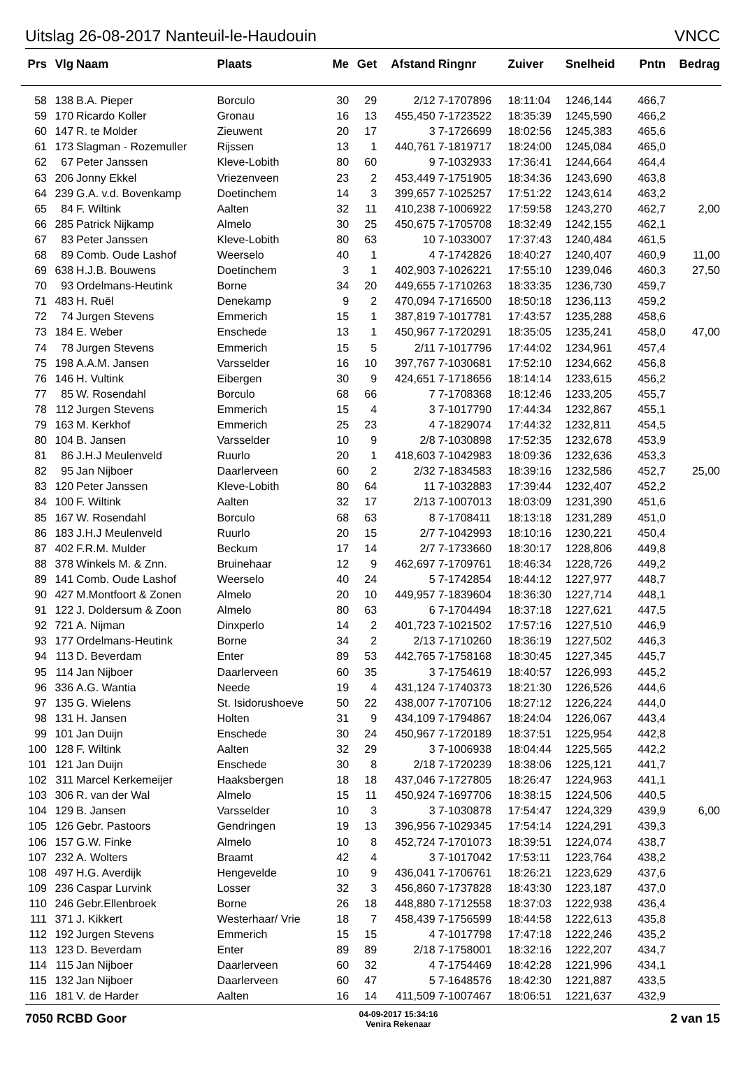Uitslag 26-08-2017 Nanteuil-le-Haudouin VNCC
| Prs | Vlg | Naam | Plaats | Me | Get | Afstand | Ringnr | Zuiver | Snelheid | Pntn | Bedrag |
| --- | --- | --- | --- | --- | --- | --- | --- | --- | --- | --- | --- |
| 58 | 138 | B.A. Pieper | Borculo | 30 | 29 | 2/12 | 7-1707896 | 18:11:04 | 1246,144 | 466,7 | |
| 59 | 170 | Ricardo Koller | Gronau | 16 | 13 | 455,450 | 7-1723522 | 18:35:39 | 1245,590 | 466,2 | |
| 60 | 147 | R. te Molder | Zieuwent | 20 | 17 | 3 | 7-1726699 | 18:02:56 | 1245,383 | 465,6 | |
| 61 | 173 | Slagman - Rozemuller | Rijssen | 13 | 1 | 440,761 | 7-1819717 | 18:24:00 | 1245,084 | 465,0 | |
| 62 | 67 | Peter Janssen | Kleve-Lobith | 80 | 60 | 9 | 7-1032933 | 17:36:41 | 1244,664 | 464,4 | |
| 63 | 206 | Jonny Ekkel | Vriezenveen | 23 | 2 | 453,449 | 7-1751905 | 18:34:36 | 1243,690 | 463,8 | |
| 64 | 239 | G.A. v.d. Bovenkamp | Doetinchem | 14 | 3 | 399,657 | 7-1025257 | 17:51:22 | 1243,614 | 463,2 | |
| 65 | 84 | F. Wiltink | Aalten | 32 | 11 | 410,238 | 7-1006922 | 17:59:58 | 1243,270 | 462,7 | 2,00 |
| 66 | 285 | Patrick Nijkamp | Almelo | 30 | 25 | 450,675 | 7-1705708 | 18:32:49 | 1242,155 | 462,1 | |
| 67 | 83 | Peter Janssen | Kleve-Lobith | 80 | 63 | 10 | 7-1033007 | 17:37:43 | 1240,484 | 461,5 | |
| 68 | 89 | Comb. Oude Lashof | Weerselo | 40 | 1 | 4 | 7-1742826 | 18:40:27 | 1240,407 | 460,9 | 11,00 |
| 69 | 638 | H.J.B. Bouwens | Doetinchem | 3 | 1 | 402,903 | 7-1026221 | 17:55:10 | 1239,046 | 460,3 | 27,50 |
| 70 | 93 | Ordelmans-Heutink | Borne | 34 | 20 | 449,655 | 7-1710263 | 18:33:35 | 1236,730 | 459,7 | |
| 71 | 483 | H. Ruël | Denekamp | 9 | 2 | 470,094 | 7-1716500 | 18:50:18 | 1236,113 | 459,2 | |
| 72 | 74 | Jurgen Stevens | Emmerich | 15 | 1 | 387,819 | 7-1017781 | 17:43:57 | 1235,288 | 458,6 | |
| 73 | 184 | E. Weber | Enschede | 13 | 1 | 450,967 | 7-1720291 | 18:35:05 | 1235,241 | 458,0 | 47,00 |
| 74 | 78 | Jurgen Stevens | Emmerich | 15 | 5 | 2/11 | 7-1017796 | 17:44:02 | 1234,961 | 457,4 | |
| 75 | 198 | A.A.M. Jansen | Varsselder | 16 | 10 | 397,767 | 7-1030681 | 17:52:10 | 1234,662 | 456,8 | |
| 76 | 146 | H. Vultink | Eibergen | 30 | 9 | 424,651 | 7-1718656 | 18:14:14 | 1233,615 | 456,2 | |
| 77 | 85 | W. Rosendahl | Borculo | 68 | 66 | 7 | 7-1708368 | 18:12:46 | 1233,205 | 455,7 | |
| 78 | 112 | Jurgen Stevens | Emmerich | 15 | 4 | 3 | 7-1017790 | 17:44:34 | 1232,867 | 455,1 | |
| 79 | 163 | M. Kerkhof | Emmerich | 25 | 23 | 4 | 7-1829074 | 17:44:32 | 1232,811 | 454,5 | |
| 80 | 104 | B. Jansen | Varsselder | 10 | 9 | 2/8 | 7-1030898 | 17:52:35 | 1232,678 | 453,9 | |
| 81 | 86 | J.H.J Meulenveld | Ruurlo | 20 | 1 | 418,603 | 7-1042983 | 18:09:36 | 1232,636 | 453,3 | |
| 82 | 95 | Jan Nijboer | Daarlerveen | 60 | 2 | 2/32 | 7-1834583 | 18:39:16 | 1232,586 | 452,7 | 25,00 |
| 83 | 120 | Peter Janssen | Kleve-Lobith | 80 | 64 | 11 | 7-1032883 | 17:39:44 | 1232,407 | 452,2 | |
| 84 | 100 | F. Wiltink | Aalten | 32 | 17 | 2/13 | 7-1007013 | 18:03:09 | 1231,390 | 451,6 | |
| 85 | 167 | W. Rosendahl | Borculo | 68 | 63 | 8 | 7-1708411 | 18:13:18 | 1231,289 | 451,0 | |
| 86 | 183 | J.H.J Meulenveld | Ruurlo | 20 | 15 | 2/7 | 7-1042993 | 18:10:16 | 1230,221 | 450,4 | |
| 87 | 402 | F.R.M. Mulder | Beckum | 17 | 14 | 2/7 | 7-1733660 | 18:30:17 | 1228,806 | 449,8 | |
| 88 | 378 | Winkels M. & Znn. | Bruinehaar | 12 | 9 | 462,697 | 7-1709761 | 18:46:34 | 1228,726 | 449,2 | |
| 89 | 141 | Comb. Oude Lashof | Weerselo | 40 | 24 | 5 | 7-1742854 | 18:44:12 | 1227,977 | 448,7 | |
| 90 | 427 | M.Montfoort & Zonen | Almelo | 20 | 10 | 449,957 | 7-1839604 | 18:36:30 | 1227,714 | 448,1 | |
| 91 | 122 | J. Doldersum & Zoon | Almelo | 80 | 63 | 6 | 7-1704494 | 18:37:18 | 1227,621 | 447,5 | |
| 92 | 721 | A. Nijman | Dinxperlo | 14 | 2 | 401,723 | 7-1021502 | 17:57:16 | 1227,510 | 446,9 | |
| 93 | 177 | Ordelmans-Heutink | Borne | 34 | 2 | 2/13 | 7-1710260 | 18:36:19 | 1227,502 | 446,3 | |
| 94 | 113 | D. Beverdam | Enter | 89 | 53 | 442,765 | 7-1758168 | 18:30:45 | 1227,345 | 445,7 | |
| 95 | 114 | Jan Nijboer | Daarlerveen | 60 | 35 | 3 | 7-1754619 | 18:40:57 | 1226,993 | 445,2 | |
| 96 | 336 | A.G. Wantia | Neede | 19 | 4 | 431,124 | 7-1740373 | 18:21:30 | 1226,526 | 444,6 | |
| 97 | 135 | G. Wielens | St. Isidorushoeve | 50 | 22 | 438,007 | 7-1707106 | 18:27:12 | 1226,224 | 444,0 | |
| 98 | 131 | H. Jansen | Holten | 31 | 9 | 434,109 | 7-1794867 | 18:24:04 | 1226,067 | 443,4 | |
| 99 | 101 | Jan Duijn | Enschede | 30 | 24 | 450,967 | 7-1720189 | 18:37:51 | 1225,954 | 442,8 | |
| 100 | 128 | F. Wiltink | Aalten | 32 | 29 | 3 | 7-1006938 | 18:04:44 | 1225,565 | 442,2 | |
| 101 | 121 | Jan Duijn | Enschede | 30 | 8 | 2/18 | 7-1720239 | 18:38:06 | 1225,121 | 441,7 | |
| 102 | 311 | Marcel Kerkemeijer | Haaksbergen | 18 | 18 | 437,046 | 7-1727805 | 18:26:47 | 1224,963 | 441,1 | |
| 103 | 306 | R. van der Wal | Almelo | 15 | 11 | 450,924 | 7-1697706 | 18:38:15 | 1224,506 | 440,5 | |
| 104 | 129 | B. Jansen | Varsselder | 10 | 3 | 3 | 7-1030878 | 17:54:47 | 1224,329 | 439,9 | 6,00 |
| 105 | 126 | Gebr. Pastoors | Gendringen | 19 | 13 | 396,956 | 7-1029345 | 17:54:14 | 1224,291 | 439,3 | |
| 106 | 157 | G.W. Finke | Almelo | 10 | 8 | 452,724 | 7-1701073 | 18:39:51 | 1224,074 | 438,7 | |
| 107 | 232 | A. Wolters | Braamt | 42 | 4 | 3 | 7-1017042 | 17:53:11 | 1223,764 | 438,2 | |
| 108 | 497 | H.G. Averdijk | Hengevelde | 10 | 9 | 436,041 | 7-1706761 | 18:26:21 | 1223,629 | 437,6 | |
| 109 | 236 | Caspar Lurvink | Losser | 32 | 3 | 456,860 | 7-1737828 | 18:43:30 | 1223,187 | 437,0 | |
| 110 | 246 | Gebr.Ellenbroek | Borne | 26 | 18 | 448,880 | 7-1712558 | 18:37:03 | 1222,938 | 436,4 | |
| 111 | 371 | J. Kikkert | Westerhaar/ Vrie | 18 | 7 | 458,439 | 7-1756599 | 18:44:58 | 1222,613 | 435,8 | |
| 112 | 192 | Jurgen Stevens | Emmerich | 15 | 15 | 4 | 7-1017798 | 17:47:18 | 1222,246 | 435,2 | |
| 113 | 123 | D. Beverdam | Enter | 89 | 89 | 2/18 | 7-1758001 | 18:32:16 | 1222,207 | 434,7 | |
| 114 | 115 | Jan Nijboer | Daarlerveen | 60 | 32 | 4 | 7-1754469 | 18:42:28 | 1221,996 | 434,1 | |
| 115 | 132 | Jan Nijboer | Daarlerveen | 60 | 47 | 5 | 7-1648576 | 18:42:30 | 1221,887 | 433,5 | |
| 116 | 181 | V. de Harder | Aalten | 16 | 14 | 411,509 | 7-1007467 | 18:06:51 | 1221,637 | 432,9 | |
7050 RCBD Goor
04-09-2017 15:34:16
Venira Rekenaar
2 van 15